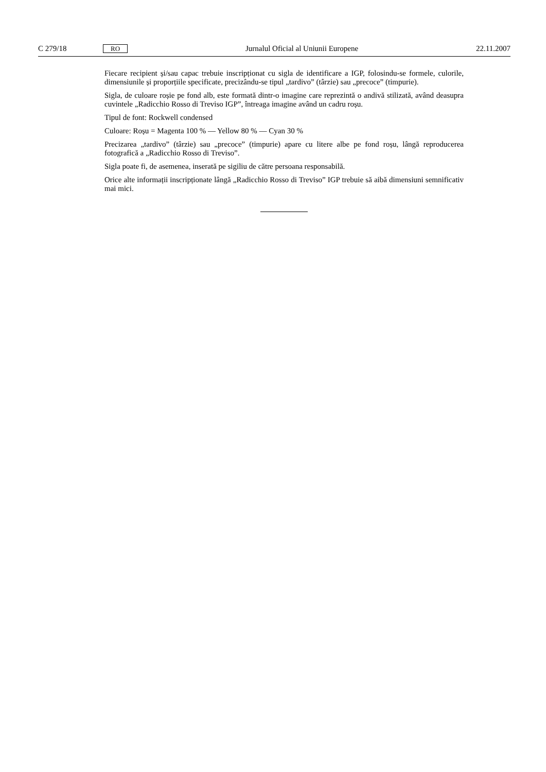C 279/18 RO Jurnalul Oficial al Uniunii Europene 22.11.2007
Fiecare recipient și/sau capac trebuie inscripționat cu sigla de identificare a IGP, folosindu-se formele, culorile, dimensiunile și proporțiile specificate, precizându-se tipul „tardivo” (târzie) sau „precoce” (timpurie).
Sigla, de culoare roșie pe fond alb, este formată dintr-o imagine care reprezintă o andivă stilizată, având deasupra cuvintele „Radicchio Rosso di Treviso IGP”, întreaga imagine având un cadru roșu.
Tipul de font: Rockwell condensed
Culoare: Roșu = Magenta 100 % — Yellow 80 % — Cyan 30 %
Precizarea „tardivo” (târzie) sau „precoce” (timpurie) apare cu litere albe pe fond roșu, lângă reproducerea fotografică a „Radicchio Rosso di Treviso”.
Sigla poate fi, de asemenea, inserată pe sigiliu de către persoana responsabilă.
Orice alte informații inscripționate lângă „Radicchio Rosso di Treviso” IGP trebuie să aibă dimensiuni semnificativ mai mici.